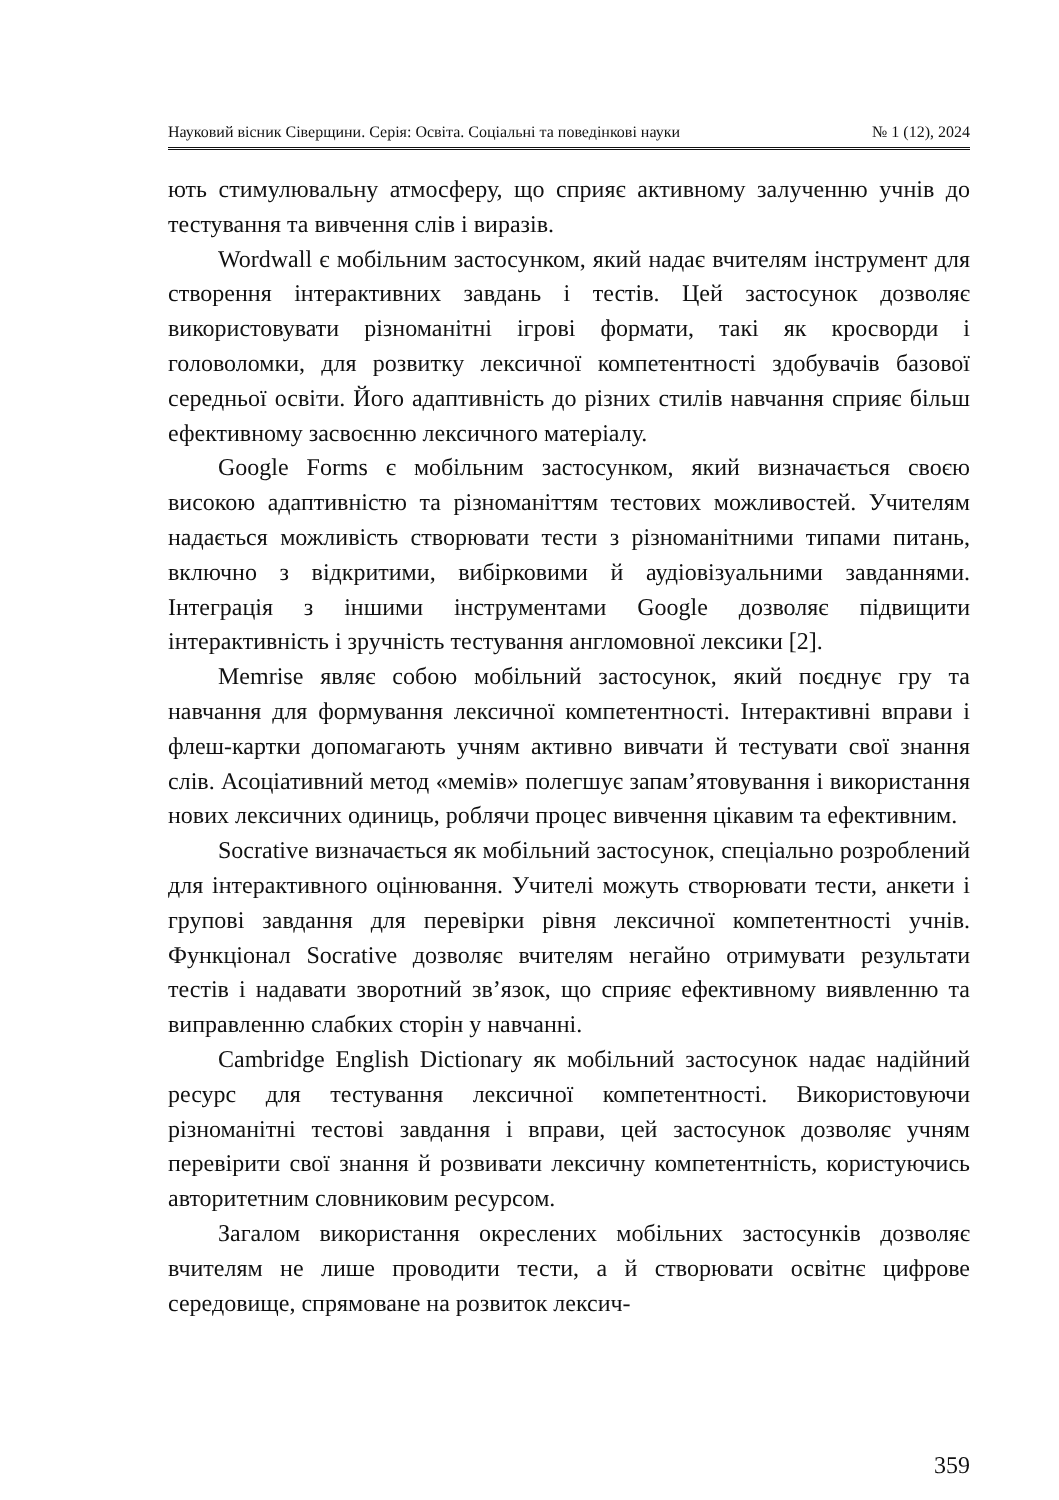Науковий вісник Сіверщини. Серія: Освіта. Соціальні та поведінкові науки № 1 (12), 2024
ють стимулювальну атмосферу, що сприяє активному залученню учнів до тестування та вивчення слів і виразів.
Wordwall є мобільним застосунком, який надає вчителям інструмент для створення інтерактивних завдань і тестів. Цей застосунок дозволяє використовувати різноманітні ігрові формати, такі як кросворди і головоломки, для розвитку лексичної компетентності здобувачів базової середньої освіти. Його адаптивність до різних стилів навчання сприяє більш ефективному засвоєнню лексичного матеріалу.
Google Forms є мобільним застосунком, який визначається своєю високою адаптивністю та різноманіттям тестових можливостей. Учителям надається можливість створювати тести з різноманітними типами питань, включно з відкритими, вибірковими й аудіовізуальними завданнями. Інтеграція з іншими інструментами Google дозволяє підвищити інтерактивність і зручність тестування англомовної лексики [2].
Memrise являє собою мобільний застосунок, який поєднує гру та навчання для формування лексичної компетентності. Інтерактивні вправи і флеш-картки допомагають учням активно вивчати й тестувати свої знання слів. Асоціативний метод «мемів» полегшує запам’ятовування і використання нових лексичних одиниць, роблячи процес вивчення цікавим та ефективним.
Socrative визначається як мобільний застосунок, спеціально розроблений для інтерактивного оцінювання. Учителі можуть створювати тести, анкети і групові завдання для перевірки рівня лексичної компетентності учнів. Функціонал Socrative дозволяє вчителям негайно отримувати результати тестів і надавати зворотний зв’язок, що сприяє ефективному виявленню та виправленню слабких сторін у навчанні.
Cambridge English Dictionary як мобільний застосунок надає надійний ресурс для тестування лексичної компетентності. Використовуючи різноманітні тестові завдання і вправи, цей застосунок дозволяє учням перевірити свої знання й розвивати лексичну компетентність, користуючись авторитетним словниковим ресурсом.
Загалом використання окреслених мобільних застосунків дозволяє вчителям не лише проводити тести, а й створювати освітнє цифрове середовище, спрямоване на розвиток лексич-
359